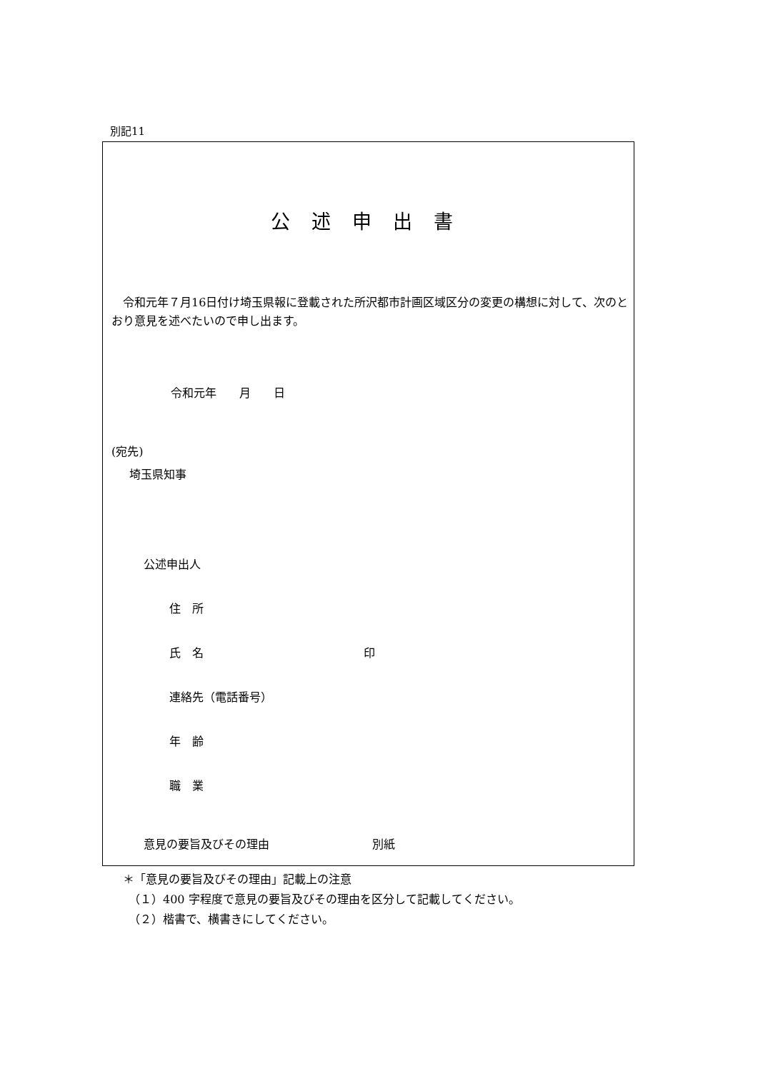別記11
公述申出書
　令和元年７月16日付け埼玉県報に登載された所沢都市計画区域区分の変更の構想に対して、次のとおり意見を述べたいので申し出ます。
令和元年　　月　　日
(宛先)
埼玉県知事
公述申出人
住　所
氏　名　　　　　　　　　　　　　　印
連絡先（電話番号）
年　齢
職　業
意見の要旨及びその理由　　　　　　　　　別紙
＊「意見の要旨及びその理由」記載上の注意
　（１）400 字程度で意見の要旨及びその理由を区分して記載してください。
　（２）楷書で、横書きにしてください。